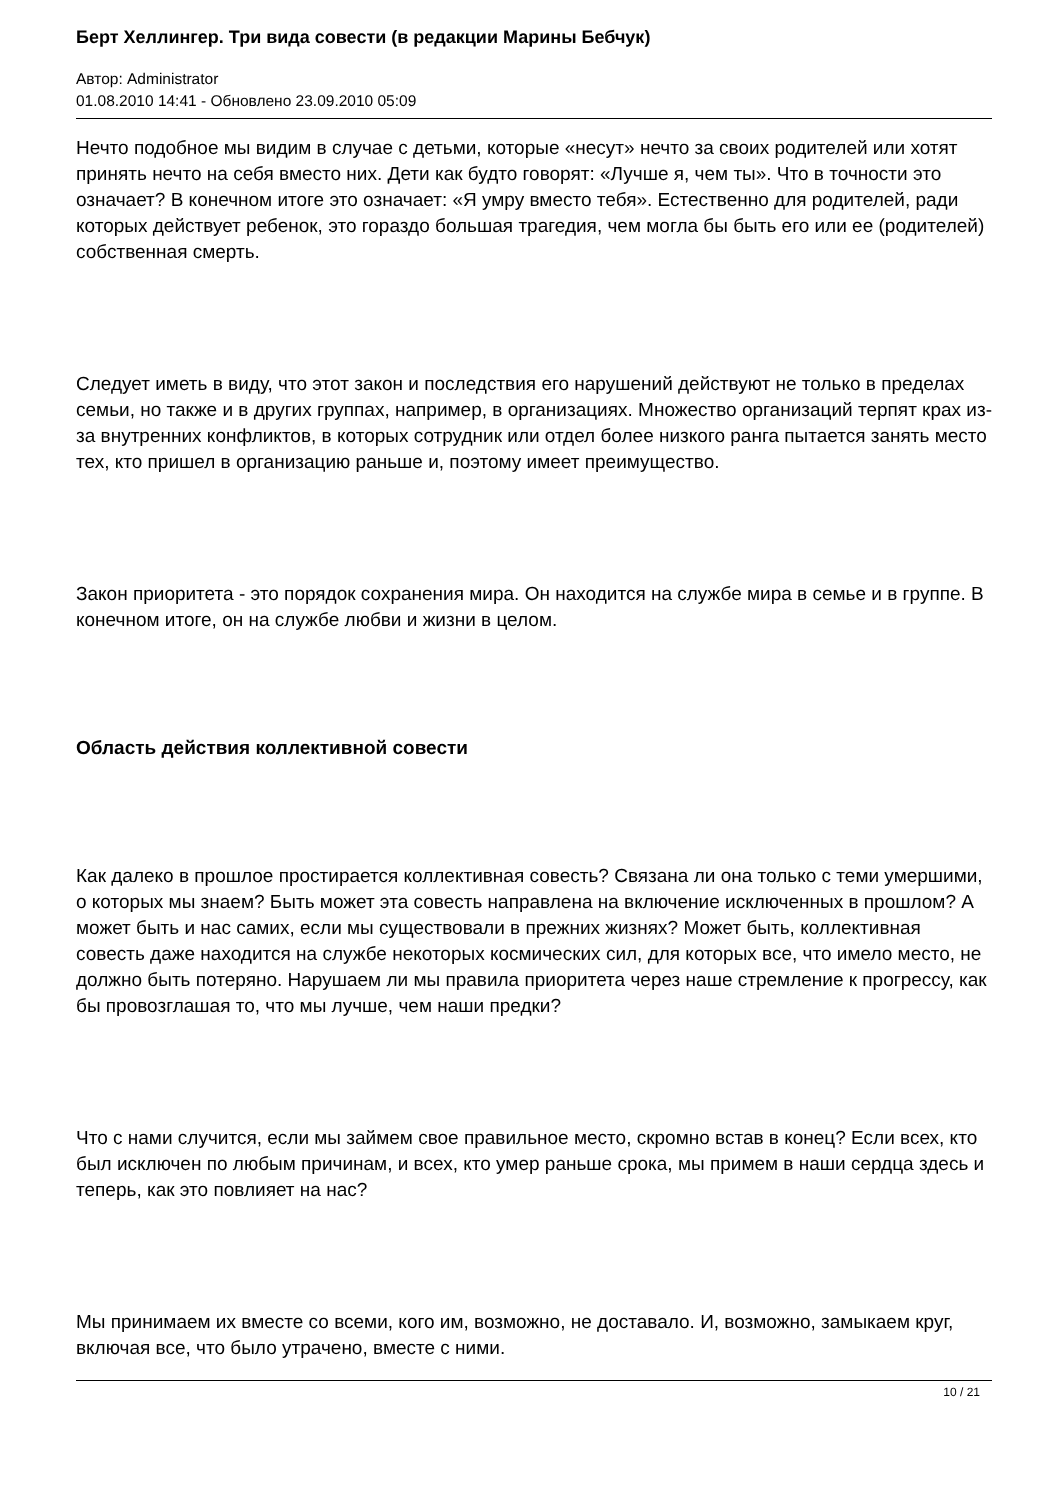Берт Хеллингер. Три вида совести (в редакции Марины Бебчук)
Автор: Administrator
01.08.2010 14:41 - Обновлено 23.09.2010 05:09
Нечто подобное мы видим в случае с детьми, которые «несут» нечто за своих родителей или хотят принять нечто на себя вместо них. Дети как будто говорят: «Лучше я, чем ты». Что в точности это означает? В конечном итоге это означает: «Я умру вместо тебя». Естественно для родителей, ради которых действует ребенок, это гораздо большая трагедия, чем могла бы быть его или ее (родителей) собственная смерть.
Следует иметь в виду, что этот закон и последствия его нарушений действуют не только в пределах семьи, но также и в других группах, например, в организациях. Множество организаций терпят крах из-за внутренних конфликтов, в которых сотрудник или отдел более низкого ранга пытается занять место тех, кто пришел в организацию раньше и, поэтому имеет преимущество.
Закон приоритета - это порядок сохранения мира. Он находится на службе мира в семье и в группе. В конечном итоге, он на службе любви и жизни в целом.
Область действия коллективной совести
Как далеко в прошлое простирается коллективная совесть? Связана ли она только с теми умершими, о которых мы знаем? Быть может эта совесть направлена на включение исключенных в прошлом? А может быть и нас самих, если мы существовали в прежних жизнях? Может быть, коллективная совесть даже находится на службе некоторых космических сил, для которых все, что имело место, не должно быть потеряно. Нарушаем ли мы правила приоритета через наше стремление к прогрессу, как бы провозглашая то, что мы лучше, чем наши предки?
Что с нами случится, если мы займем свое правильное место, скромно встав в конец? Если всех, кто был исключен по любым причинам, и всех, кто умер раньше срока, мы примем в наши сердца здесь и теперь, как это повлияет на нас?
Мы принимаем их вместе со всеми, кого им, возможно, не доставало. И, возможно, замыкаем круг, включая все, что было утрачено, вместе с ними.
10 / 21